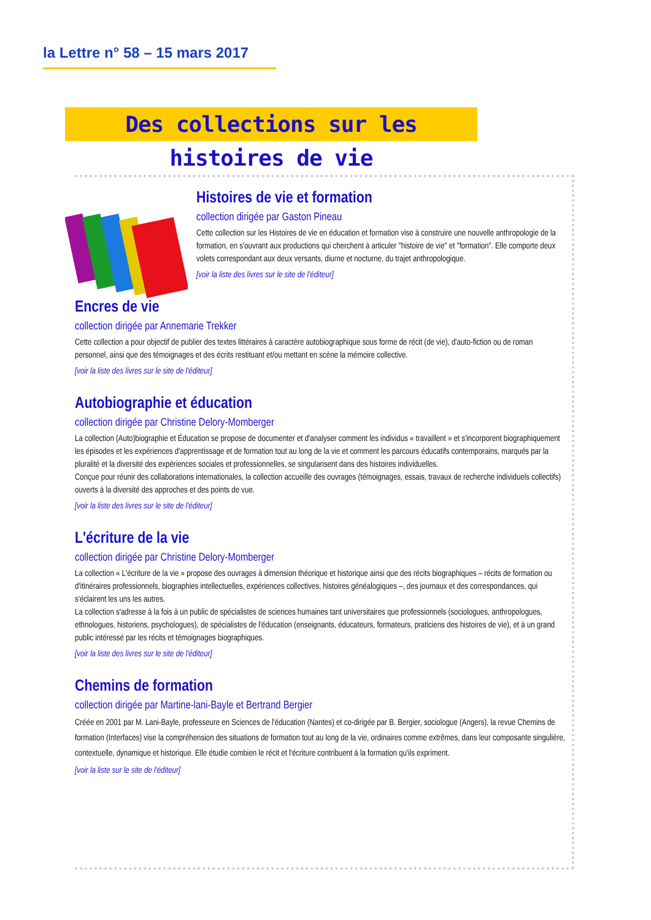la Lettre n° 58 – 15 mars 2017
Des collections sur les histoires de vie
Histoires de vie et formation
collection dirigée par Gaston Pineau
Cette collection sur les Histoires de vie en éducation et formation vise à construire une nouvelle anthropologie de la formation, en s'ouvrant aux productions qui cherchent à articuler "histoire de vie" et "formation". Elle comporte deux volets correspondant aux deux versants, diurne et nocturne, du trajet anthropologique.
[voir la liste des livres sur le site de l'éditeur]
Encres de vie
collection dirigée par Annemarie Trekker
Cette collection a pour objectif de publier des textes littéraires à caractère autobiographique sous forme de récit (de vie), d'auto-fiction ou de roman personnel, ainsi que des témoignages et des écrits restituant et/ou mettant en scène la mémoire collective.
[voir la liste des livres sur le site de l'éditeur]
Autobiographie et éducation
collection dirigée par Christine Delory-Momberger
La collection (Auto)biographie et Éducation se propose de documenter et d'analyser comment les individus « travaillent » et s'incorporent biographiquement les épisodes et les expériences d'apprentissage et de formation tout au long de la vie et comment les parcours éducatifs contemporains, marqués par la pluralité et la diversité des expériences sociales et professionnelles, se singularisent dans des histoires individuelles.
Conçue pour réunir des collaborations internationales, la collection accueille des ouvrages (témoignages, essais, travaux de recherche individuels collectifs) ouverts à la diversité des approches et des points de vue.
[voir la liste des livres sur le site de l'éditeur]
L'écriture de la vie
collection dirigée par Christine Delory-Momberger
La collection « L'écriture de la vie » propose des ouvrages à dimension théorique et historique ainsi que des récits biographiques – récits de formation ou d'itinéraires professionnels, biographies intellectuelles, expériences collectives, histoires généalogiques –, des journaux et des correspondances, qui s'éclairent les uns les autres.
La collection s'adresse à la fois à un public de spécialistes de sciences humaines tant universitaires que professionnels (sociologues, anthropologues, ethnologues, historiens, psychologues), de spécialistes de l'éducation (enseignants, éducateurs, formateurs, praticiens des histoires de vie), et à un grand public intéressé par les récits et témoignages biographiques.
[voir la liste des livres sur le site de l'éditeur]
Chemins de formation
collection dirigée par Martine-lani-Bayle et Bertrand Bergier
Créée en 2001 par M. Lani-Bayle, professeure en Sciences de l'éducation (Nantes) et co-dirigée par B. Bergier, sociologue (Angers), la revue Chemins de formation (Interfaces) vise la compréhension des situations de formation tout au long de la vie, ordinaires comme extrêmes, dans leur composante singulière, contextuelle, dynamique et historique. Elle étudie combien le récit et l'écriture contribuent à la formation qu'ils expriment.
[voir la liste sur le site de l'éditeur]